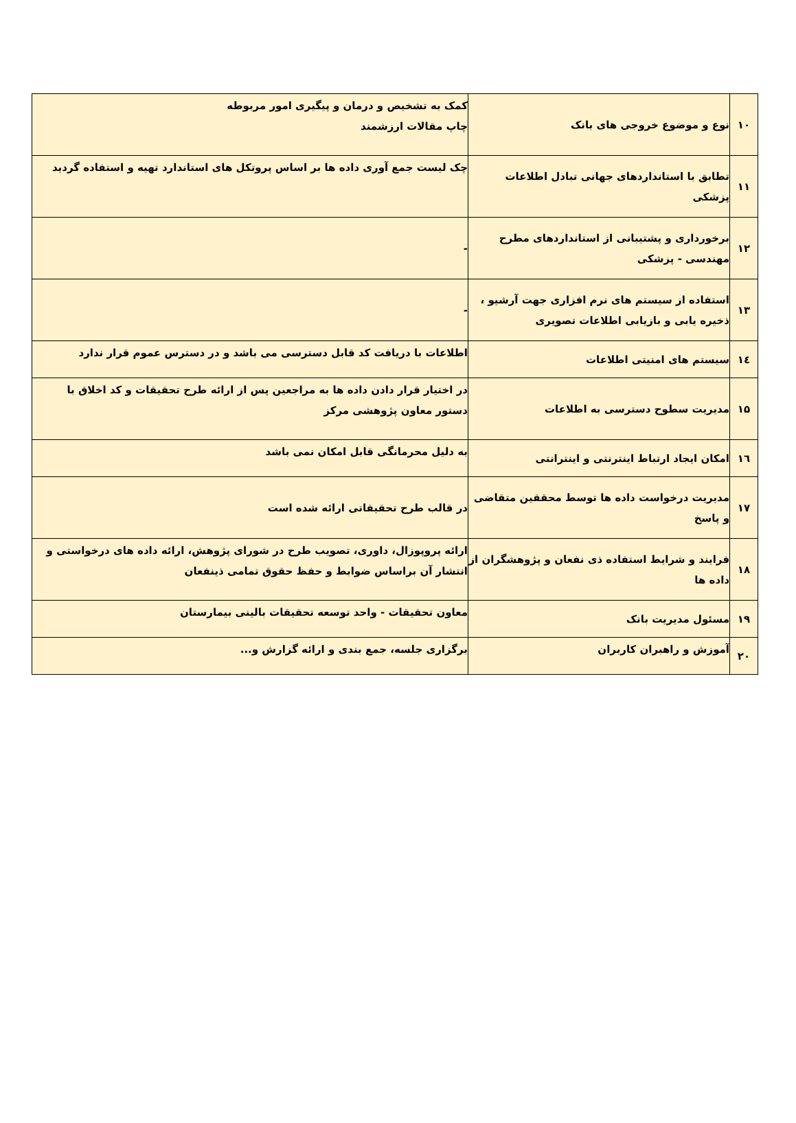| ۱۰ | نوع و موضوع خروجی های بانک | کمک به تشخیص و درمان و پیگیری امور مربوطه چاپ مقالات ارزشمند |
| ۱۱ | تطابق با استانداردهای جهانی تبادل اطلاعات پزشکی | چک لیست جمع آوری داده ها بر اساس پروتکل های استاندارد تهیه و استفاده گردید |
| ۱۲ | برخورداری و پشتیبانی از استانداردهای مطرح مهندسی - پزشکی | - |
| ۱۳ | استفاده از سیستم های نرم افزاری جهت آرشیو ، ذخیره یابی و بازیابی اطلاعات تصویری | - |
| ۱٤ | سیستم های امنیتی اطلاعات | اطلاعات با دریافت کد قابل دسترسی می باشد و در دسترس عموم قرار ندارد |
| ۱۵ | مدیریت سطوح دسترسی به اطلاعات | در اختیار قرار دادن داده ها به مراجعین پس از ارائه طرح تحقیقات و کد اخلاق با دستور معاون پژوهشی مرکز |
| ۱٦ | امکان ایجاد ارتباط اینترنتی و اینترانتی | به دلیل محرمانگی قابل امکان نمی باشد |
| ۱۷ | مدیریت درخواست داده ها توسط محققین متقاضی و پاسخ | در قالب طرح تحقیقاتی ارائه شده است |
| ۱۸ | فرایند و شرایط استفاده ذی نفعان و پژوهشگران از داده ها | ارائه پروپوزال، داوری، تصویب طرح در شورای پژوهش، ارائه داده های درخواستی و انتشار آن براساس ضوابط و حفظ حقوق تمامی ذینفعان |
| ۱۹ | مسئول مدیریت بانک | معاون تحقیقات - واحد توسعه تحقیقات بالینی بیمارستان |
| ۲۰ | آموزش و راهبران کاربران | برگزاری جلسه، جمع بندی و ارائه گزارش و... |